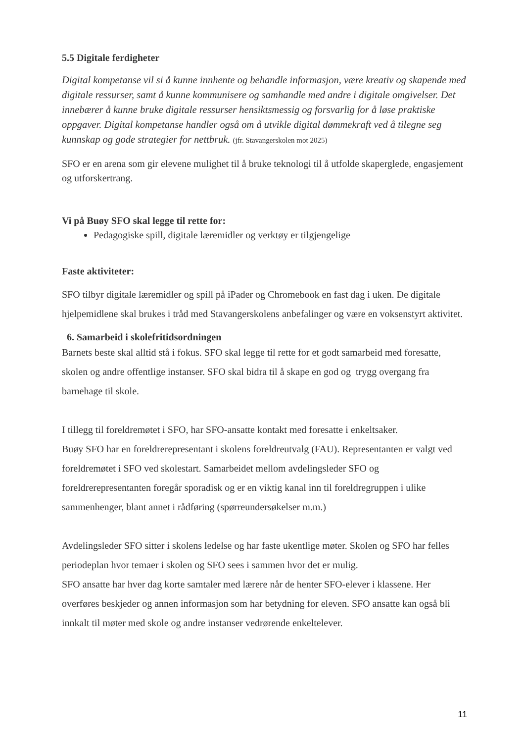5.5 Digitale ferdigheter
Digital kompetanse vil si å kunne innhente og behandle informasjon, være kreativ og skapende med digitale ressurser, samt å kunne kommunisere og samhandle med andre i digitale omgivelser. Det innebærer å kunne bruke digitale ressurser hensiktsmessig og forsvarlig for å løse praktiske oppgaver. Digital kompetanse handler også om å utvikle digital dømmekraft ved å tilegne seg kunnskap og gode strategier for nettbruk. (jfr. Stavangerskolen mot 2025)
SFO er en arena som gir elevene mulighet til å bruke teknologi til å utfolde skaperglede, engasjement og utforskertrang.
Vi på Buøy SFO skal legge til rette for:
Pedagogiske spill, digitale læremidler og verktøy er tilgjengelige
Faste aktiviteter:
SFO tilbyr digitale læremidler og spill på iPader og Chromebook en fast dag i uken. De digitale hjelpemidlene skal brukes i tråd med Stavangerskolens anbefalinger og være en voksenstyrt aktivitet.
6. Samarbeid i skolefritidsordningen
Barnets beste skal alltid stå i fokus. SFO skal legge til rette for et godt samarbeid med foresatte, skolen og andre offentlige instanser. SFO skal bidra til å skape en god og trygg overgang fra barnehage til skole.
I tillegg til foreldremøtet i SFO, har SFO-ansatte kontakt med foresatte i enkeltsaker.
Buøy SFO har en foreldrerepresentant i skolens foreldreutvalg (FAU). Representanten er valgt ved foreldremøtet i SFO ved skolestart. Samarbeidet mellom avdelingsleder SFO og foreldrerepresentanten foregår sporadisk og er en viktig kanal inn til foreldregruppen i ulike sammenhenger, blant annet i rådføring (spørreundersøkelser m.m.)
Avdelingsleder SFO sitter i skolens ledelse og har faste ukentlige møter. Skolen og SFO har felles periodeplan hvor temaer i skolen og SFO sees i sammen hvor det er mulig.
SFO ansatte har hver dag korte samtaler med lærere når de henter SFO-elever i klassene. Her overføres beskjeder og annen informasjon som har betydning for eleven. SFO ansatte kan også bli innkalt til møter med skole og andre instanser vedrørende enkeltelever.
11